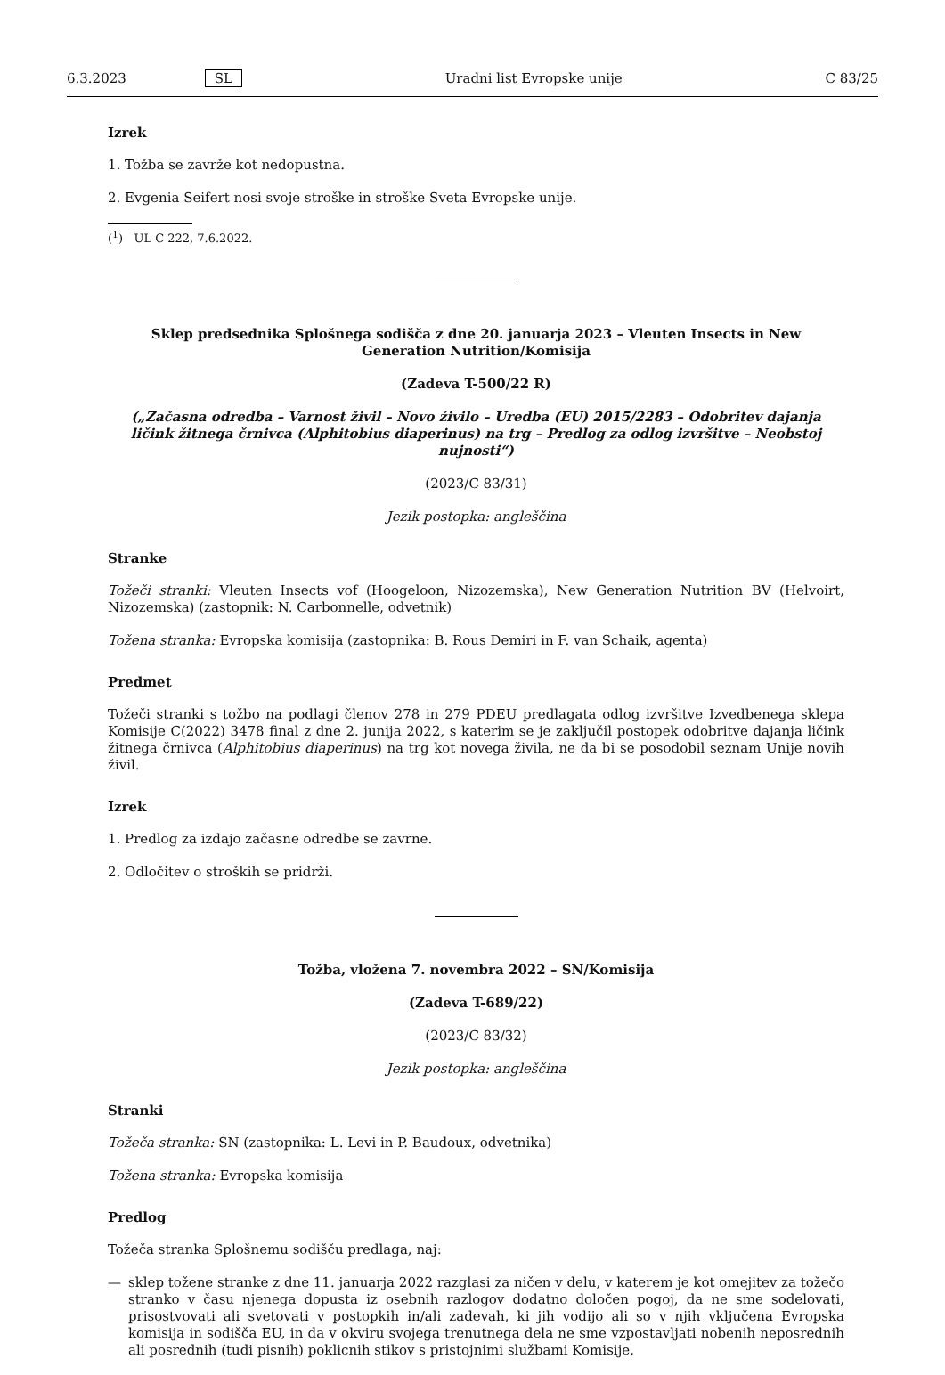6.3.2023 SL Uradni list Evropske unije C 83/25
Izrek
1. Tožba se zavrže kot nedopustna.
2. Evgenia Seifert nosi svoje stroške in stroške Sveta Evropske unije.
(<sup>1</sup>) UL C 222, 7.6.2022.
Sklep predsednika Splošnega sodišča z dne 20. januarja 2023 – Vleuten Insects in New Generation Nutrition/Komisija
(Zadeva T-500/22 R)
(„Začasna odredba – Varnost živil – Novo živilo – Uredba (EU) 2015/2283 – Odobritev dajanja ličink žitnega črnivca (Alphitobius diaperinus) na trg – Predlog za odlog izvršitve – Neobstoj nujnosti“)
(2023/C 83/31)
Jezik postopka: angleščina
Stranke
Tožeči stranki: Vleuten Insects vof (Hoogeloon, Nizozemska), New Generation Nutrition BV (Helvoirt, Nizozemska) (zastopnik: N. Carbonnelle, odvetnik)
Tožena stranka: Evropska komisija (zastopnika: B. Rous Demiri in F. van Schaik, agenta)
Predmet
Tožeči stranki s tožbo na podlagi členov 278 in 279 PDEU predlagata odlog izvršitve Izvedbenega sklepa Komisije C(2022) 3478 final z dne 2. junija 2022, s katerim se je zaključil postopek odobritve dajanja ličink žitnega črnivca (Alphitobius diaperinus) na trg kot novega živila, ne da bi se posodobil seznam Unije novih živil.
Izrek
1. Predlog za izdajo začasne odredbe se zavrne.
2. Odločitev o stroških se pridrži.
Tožba, vložena 7. novembra 2022 – SN/Komisija
(Zadeva T-689/22)
(2023/C 83/32)
Jezik postopka: angleščina
Stranki
Tožeča stranka: SN (zastopnika: L. Levi in P. Baudoux, odvetnika)
Tožena stranka: Evropska komisija
Predlog
Tožeča stranka Splošnemu sodišču predlaga, naj:
—
sklep tožene stranke z dne 11. januarja 2022 razglasi za ničen v delu, v katerem je kot omejitev za tožečo stranko v času njenega dopusta iz osebnih razlogov dodatno določen pogoj, da ne sme sodelovati, prisostvovati ali svetovati v postopkih in/ali zadevah, ki jih vodijo ali so v njih vključena Evropska komisija in sodišča EU, in da v okviru svojega trenutnega dela ne sme vzpostavljati nobenih neposrednih ali posrednih (tudi pisnih) poklicnih stikov s pristojnimi službami Komisije,